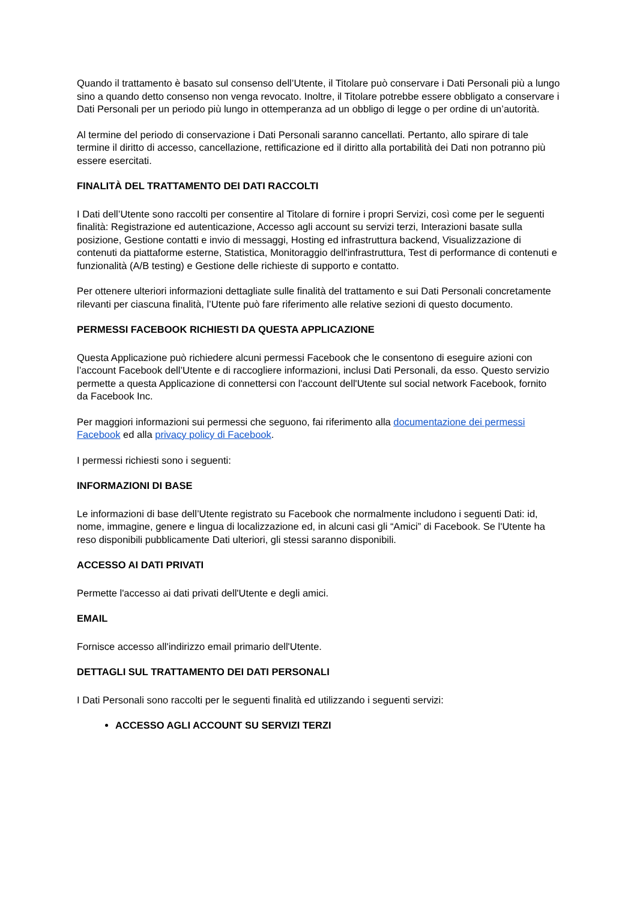Quando il trattamento è basato sul consenso dell’Utente, il Titolare può conservare i Dati Personali più a lungo sino a quando detto consenso non venga revocato. Inoltre, il Titolare potrebbe essere obbligato a conservare i Dati Personali per un periodo più lungo in ottemperanza ad un obbligo di legge o per ordine di un’autorità.
Al termine del periodo di conservazione i Dati Personali saranno cancellati. Pertanto, allo spirare di tale termine il diritto di accesso, cancellazione, rettificazione ed il diritto alla portabilità dei Dati non potranno più essere esercitati.
FINALITÀ DEL TRATTAMENTO DEI DATI RACCOLTI
I Dati dell’Utente sono raccolti per consentire al Titolare di fornire i propri Servizi, così come per le seguenti finalità: Registrazione ed autenticazione, Accesso agli account su servizi terzi, Interazioni basate sulla posizione, Gestione contatti e invio di messaggi, Hosting ed infrastruttura backend, Visualizzazione di contenuti da piattaforme esterne, Statistica, Monitoraggio dell'infrastruttura, Test di performance di contenuti e funzionalità (A/B testing) e Gestione delle richieste di supporto e contatto.
Per ottenere ulteriori informazioni dettagliate sulle finalità del trattamento e sui Dati Personali concretamente rilevanti per ciascuna finalità, l’Utente può fare riferimento alle relative sezioni di questo documento.
PERMESSI FACEBOOK RICHIESTI DA QUESTA APPLICAZIONE
Questa Applicazione può richiedere alcuni permessi Facebook che le consentono di eseguire azioni con l’account Facebook dell’Utente e di raccogliere informazioni, inclusi Dati Personali, da esso. Questo servizio permette a questa Applicazione di connettersi con l'account dell'Utente sul social network Facebook, fornito da Facebook Inc.
Per maggiori informazioni sui permessi che seguono, fai riferimento alla documentazione dei permessi Facebook ed alla privacy policy di Facebook.
I permessi richiesti sono i seguenti:
INFORMAZIONI DI BASE
Le informazioni di base dell’Utente registrato su Facebook che normalmente includono i seguenti Dati: id, nome, immagine, genere e lingua di localizzazione ed, in alcuni casi gli “Amici” di Facebook. Se l'Utente ha reso disponibili pubblicamente Dati ulteriori, gli stessi saranno disponibili.
ACCESSO AI DATI PRIVATI
Permette l'accesso ai dati privati dell'Utente e degli amici.
EMAIL
Fornisce accesso all'indirizzo email primario dell'Utente.
DETTAGLI SUL TRATTAMENTO DEI DATI PERSONALI
I Dati Personali sono raccolti per le seguenti finalità ed utilizzando i seguenti servizi:
ACCESSO AGLI ACCOUNT SU SERVIZI TERZI